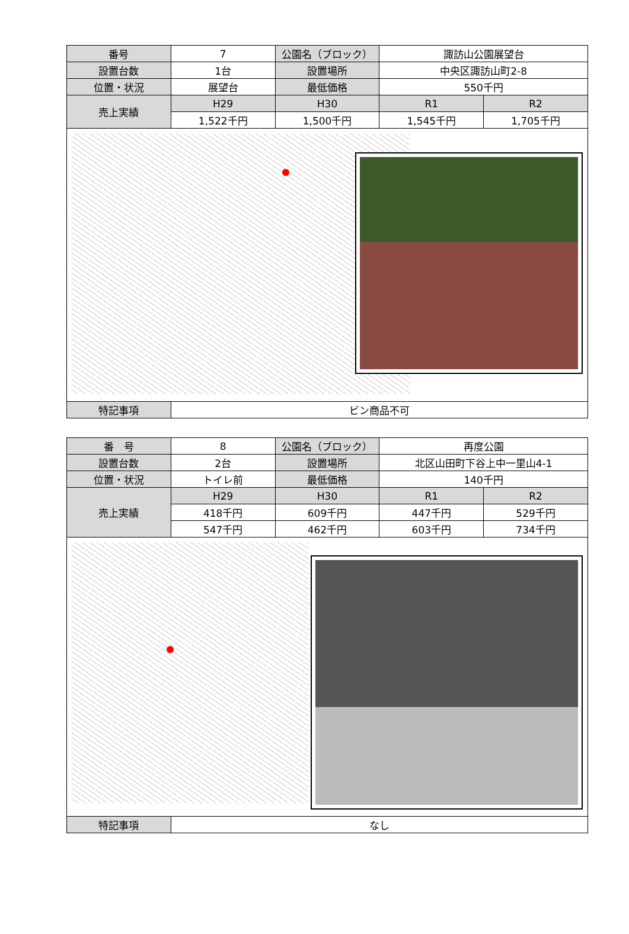| 番号 | 7 | 公園名（ブロック） | 諏訪山公園展望台 | |
| 設置台数 | 1台 | 設置場所 | 中央区諏訪山町2-8 | |
| 位置・状況 | 展望台 | 最低価格 | 550千円 | |
| 売上実績 | H29 | H30 | R1 | R2 |
| | 1,522千円 | 1,500千円 | 1,545千円 | 1,705千円 |
| 特記事項 | ビン商品不可 | | | |
| 番 号 | 8 | 公園名（ブロック） | 再度公園 | |
| 設置台数 | 2台 | 設置場所 | 北区山田町下谷上中一里山4-1 | |
| 位置・状況 | トイレ前 | 最低価格 | 140千円 | |
| 売上実績 | H29 | H30 | R1 | R2 |
| | 418千円 | 609千円 | 447千円 | 529千円 |
| | 547千円 | 462千円 | 603千円 | 734千円 |
| 特記事項 | なし | | | |